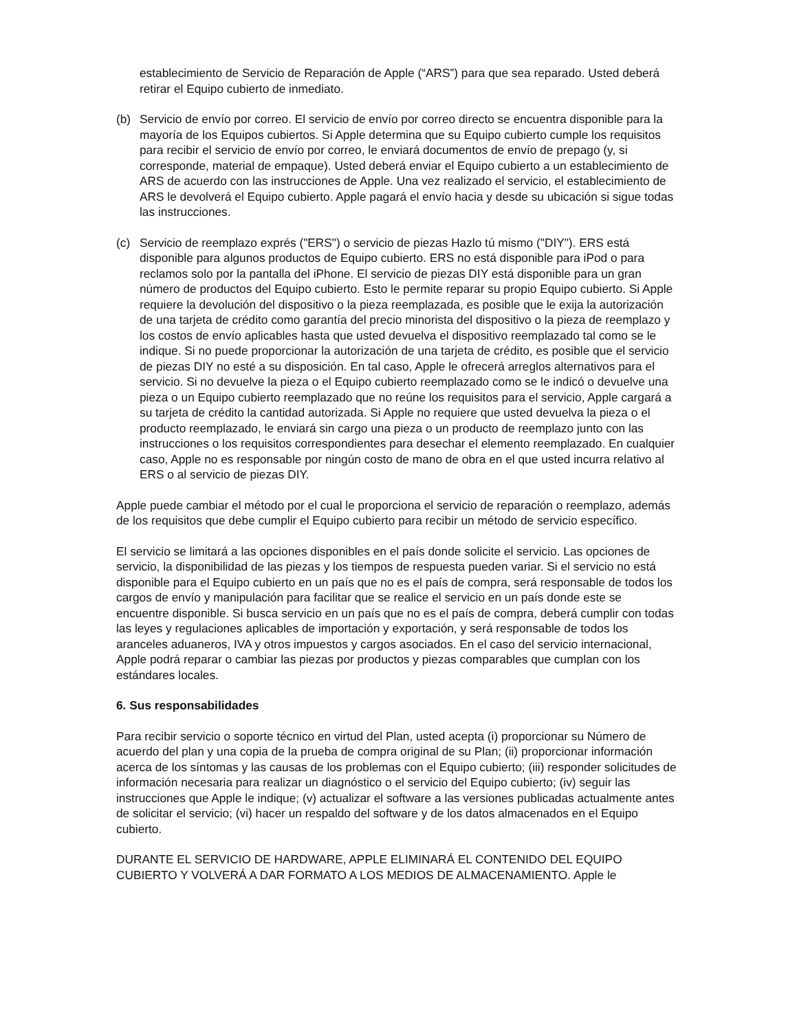establecimiento de Servicio de Reparación de Apple (“ARS”) para que sea reparado. Usted deberá retirar el Equipo cubierto de inmediato.
(b) Servicio de envío por correo. El servicio de envío por correo directo se encuentra disponible para la mayoría de los Equipos cubiertos. Si Apple determina que su Equipo cubierto cumple los requisitos para recibir el servicio de envío por correo, le enviará documentos de envío de prepago (y, si corresponde, material de empaque). Usted deberá enviar el Equipo cubierto a un establecimiento de ARS de acuerdo con las instrucciones de Apple. Una vez realizado el servicio, el establecimiento de ARS le devolverá el Equipo cubierto. Apple pagará el envío hacia y desde su ubicación si sigue todas las instrucciones.
(c) Servicio de reemplazo exprés ("ERS") o servicio de piezas Hazlo tú mismo ("DIY"). ERS está disponible para algunos productos de Equipo cubierto. ERS no está disponible para iPod o para reclamos solo por la pantalla del iPhone. El servicio de piezas DIY está disponible para un gran número de productos del Equipo cubierto. Esto le permite reparar su propio Equipo cubierto. Si Apple requiere la devolución del dispositivo o la pieza reemplazada, es posible que le exija la autorización de una tarjeta de crédito como garantía del precio minorista del dispositivo o la pieza de reemplazo y los costos de envío aplicables hasta que usted devuelva el dispositivo reemplazado tal como se le indique. Si no puede proporcionar la autorización de una tarjeta de crédito, es posible que el servicio de piezas DIY no esté a su disposición. En tal caso, Apple le ofrecerá arreglos alternativos para el servicio. Si no devuelve la pieza o el Equipo cubierto reemplazado como se le indicó o devuelve una pieza o un Equipo cubierto reemplazado que no reúne los requisitos para el servicio, Apple cargará a su tarjeta de crédito la cantidad autorizada. Si Apple no requiere que usted devuelva la pieza o el producto reemplazado, le enviará sin cargo una pieza o un producto de reemplazo junto con las instrucciones o los requisitos correspondientes para desechar el elemento reemplazado. En cualquier caso, Apple no es responsable por ningún costo de mano de obra en el que usted incurra relativo al ERS o al servicio de piezas DIY.
Apple puede cambiar el método por el cual le proporciona el servicio de reparación o reemplazo, además de los requisitos que debe cumplir el Equipo cubierto para recibir un método de servicio específico.
El servicio se limitará a las opciones disponibles en el país donde solicite el servicio. Las opciones de servicio, la disponibilidad de las piezas y los tiempos de respuesta pueden variar. Si el servicio no está disponible para el Equipo cubierto en un país que no es el país de compra, será responsable de todos los cargos de envío y manipulación para facilitar que se realice el servicio en un país donde este se encuentre disponible. Si busca servicio en un país que no es el país de compra, deberá cumplir con todas las leyes y regulaciones aplicables de importación y exportación, y será responsable de todos los aranceles aduaneros, IVA y otros impuestos y cargos asociados. En el caso del servicio internacional, Apple podrá reparar o cambiar las piezas por productos y piezas comparables que cumplan con los estándares locales.
6. Sus responsabilidades
Para recibir servicio o soporte técnico en virtud del Plan, usted acepta (i) proporcionar su Número de acuerdo del plan y una copia de la prueba de compra original de su Plan; (ii) proporcionar información acerca de los síntomas y las causas de los problemas con el Equipo cubierto; (iii) responder solicitudes de información necesaria para realizar un diagnóstico o el servicio del Equipo cubierto; (iv) seguir las instrucciones que Apple le indique; (v) actualizar el software a las versiones publicadas actualmente antes de solicitar el servicio; (vi) hacer un respaldo del software y de los datos almacenados en el Equipo cubierto.
DURANTE EL SERVICIO DE HARDWARE, APPLE ELIMINARÁ EL CONTENIDO DEL EQUIPO CUBIERTO Y VOLVERÁ A DAR FORMATO A LOS MEDIOS DE ALMACENAMIENTO. Apple le